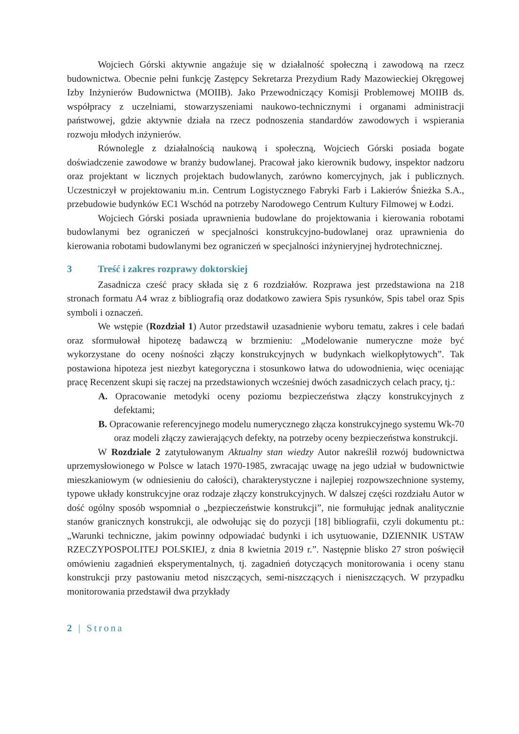Wojciech Górski aktywnie angażuje się w działalność społeczną i zawodową na rzecz budownictwa. Obecnie pełni funkcję Zastępcy Sekretarza Prezydium Rady Mazowieckiej Okręgowej Izby Inżynierów Budownictwa (MOIIB). Jako Przewodniczący Komisji Problemowej MOIIB ds. współpracy z uczelniami, stowarzyszeniami naukowo-technicznymi i organami administracji państwowej, gdzie aktywnie działa na rzecz podnoszenia standardów zawodowych i wspierania rozwoju młodych inżynierów.
Równolegle z działalnością naukową i społeczną, Wojciech Górski posiada bogate doświadczenie zawodowe w branży budowlanej. Pracował jako kierownik budowy, inspektor nadzoru oraz projektant w licznych projektach budowlanych, zarówno komercyjnych, jak i publicznych. Uczestniczył w projektowaniu m.in. Centrum Logistycznego Fabryki Farb i Lakierów Śnieżka S.A., przebudowie budynków EC1 Wschód na potrzeby Narodowego Centrum Kultury Filmowej w Łodzi.
Wojciech Górski posiada uprawnienia budowlane do projektowania i kierowania robotami budowlanymi bez ograniczeń w specjalności konstrukcyjno-budowlanej oraz uprawnienia do kierowania robotami budowlanymi bez ograniczeń w specjalności inżynieryjnej hydrotechnicznej.
3 Treść i zakres rozprawy doktorskiej
Zasadnicza cześć pracy składa się z 6 rozdziałów. Rozprawa jest przedstawiona na 218 stronach formatu A4 wraz z bibliografią oraz dodatkowo zawiera Spis rysunków, Spis tabel oraz Spis symboli i oznaczeń.
We wstępie (Rozdział 1) Autor przedstawił uzasadnienie wyboru tematu, zakres i cele badań oraz sformułował hipotezę badawczą w brzmieniu: „Modelowanie numeryczne może być wykorzystane do oceny nośności złączy konstrukcyjnych w budynkach wielkopłytowych”. Tak postawiona hipoteza jest niezbyt kategoryczna i stosunkowo łatwa do udowodnienia, więc oceniając pracę Recenzent skupi się raczej na przedstawionych wcześniej dwóch zasadniczych celach pracy, tj.:
A. Opracowanie metodyki oceny poziomu bezpieczeństwa złączy konstrukcyjnych z defektami;
B. Opracowanie referencyjnego modelu numerycznego złącza konstrukcyjnego systemu Wk-70 oraz modeli złączy zawierających defekty, na potrzeby oceny bezpieczeństwa konstrukcji.
W Rozdziale 2 zatytułowanym Aktualny stan wiedzy Autor nakreślił rozwój budownictwa uprzemysłowionego w Polsce w latach 1970-1985, zwracając uwagę na jego udział w budownictwie mieszkaniowym (w odniesieniu do całości), charakterystyczne i najlepiej rozpowszechnione systemy, typowe układy konstrukcyjne oraz rodzaje złączy konstrukcyjnych. W dalszej części rozdziału Autor w dość ogólny sposób wspomniał o „bezpieczeństwie konstrukcji”, nie formułując jednak analitycznie stanów granicznych konstrukcji, ale odwołując się do pozycji [18] bibliografii, czyli dokumentu pt.: „Warunki techniczne, jakim powinny odpowiadać budynki i ich usytuowanie, DZIENNIK USTAW RZECZYPOSPOLITEJ POLSKIEJ, z dnia 8 kwietnia 2019 r.”. Następnie blisko 27 stron poświęcił omówieniu zagadnień eksperymentalnych, tj. zagadnień dotyczących monitorowania i oceny stanu konstrukcji przy pastowaniu metod niszczących, semi-niszczących i nieniszczących. W przypadku monitorowania przedstawił dwa przykłady
2 | Strona